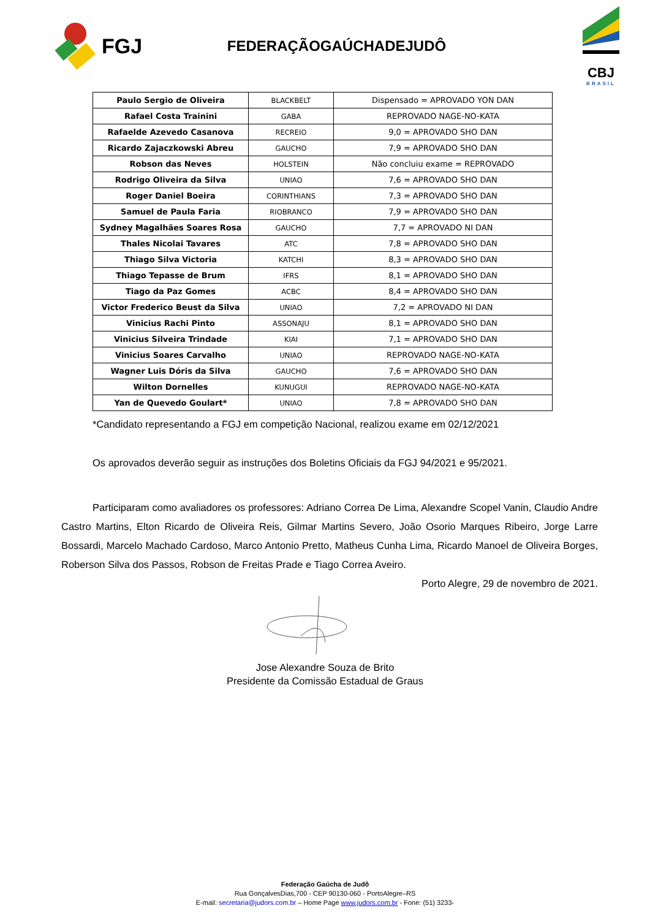FGJ
FEDERAÇÃOGAÚCHADEJUDÔ
CBJ
BRASIL
| Paulo Sergio de Oliveira | BLACKBELT | Dispensado = APROVADO YON DAN |
| Rafael Costa Trainini | GABA | REPROVADO NAGE-NO-KATA |
| Rafaelde Azevedo Casanova | RECREIO | 9,0 = APROVADO SHO DAN |
| Ricardo Zajaczkowski Abreu | GAUCHO | 7,9 = APROVADO SHO DAN |
| Robson das Neves | HOLSTEIN | Não concluiu exame = REPROVADO |
| Rodrigo Oliveira da Silva | UNIAO | 7,6 = APROVADO SHO DAN |
| Roger Daniel Boeira | CORINTHIANS | 7,3 = APROVADO SHO DAN |
| Samuel de Paula Faria | RIOBRANCO | 7,9 = APROVADO SHO DAN |
| Sydney Magalhães Soares Rosa | GAUCHO | 7,7 = APROVADO NI DAN |
| Thales Nicolai Tavares | ATC | 7,8 = APROVADO SHO DAN |
| Thiago Silva Victoria | KATCHI | 8,3 = APROVADO SHO DAN |
| Thiago Tepasse de Brum | IFRS | 8,1 = APROVADO SHO DAN |
| Tiago da Paz Gomes | ACBC | 8,4 = APROVADO SHO DAN |
| Victor Frederico Beust da Silva | UNIAO | 7,2 = APROVADO NI DAN |
| Vinicius Rachi Pinto | ASSONAJU | 8,1 = APROVADO SHO DAN |
| Vinicius Silveira Trindade | KIAI | 7,1 = APROVADO SHO DAN |
| Vinicius Soares Carvalho | UNIAO | REPROVADO NAGE-NO-KATA |
| Wagner Luis Dóris da Silva | GAUCHO | 7,6 = APROVADO SHO DAN |
| Wilton Dornelles | KUNUGUI | REPROVADO NAGE-NO-KATA |
| Yan de Quevedo Goulart* | UNIAO | 7,8 = APROVADO SHO DAN |
*Candidato representando a FGJ em competição Nacional, realizou exame em 02/12/2021
Os aprovados deverão seguir as instruções dos Boletins Oficiais da FGJ 94/2021 e 95/2021.
Participaram como avaliadores os professores: Adriano Correa De Lima, Alexandre Scopel Vanin, Claudio Andre Castro Martins, Elton Ricardo de Oliveira Reis, Gilmar Martins Severo, João Osorio Marques Ribeiro, Jorge Larre Bossardi, Marcelo Machado Cardoso, Marco Antonio Pretto, Matheus Cunha Lima, Ricardo Manoel de Oliveira Borges, Roberson Silva dos Passos, Robson de Freitas Prade e Tiago Correa Aveiro.
Porto Alegre, 29 de novembro de 2021.
Jose Alexandre Souza de Brito
Presidente da Comissão Estadual de Graus
Federação Gaúcha de Judô
Rua GonçalvesDias,700 - CEP 90130-060 - PortoAlegre–RS
E-mail: secretaria@judors.com.br – Home Page www.judors.com.br - Fone: (51) 3233-